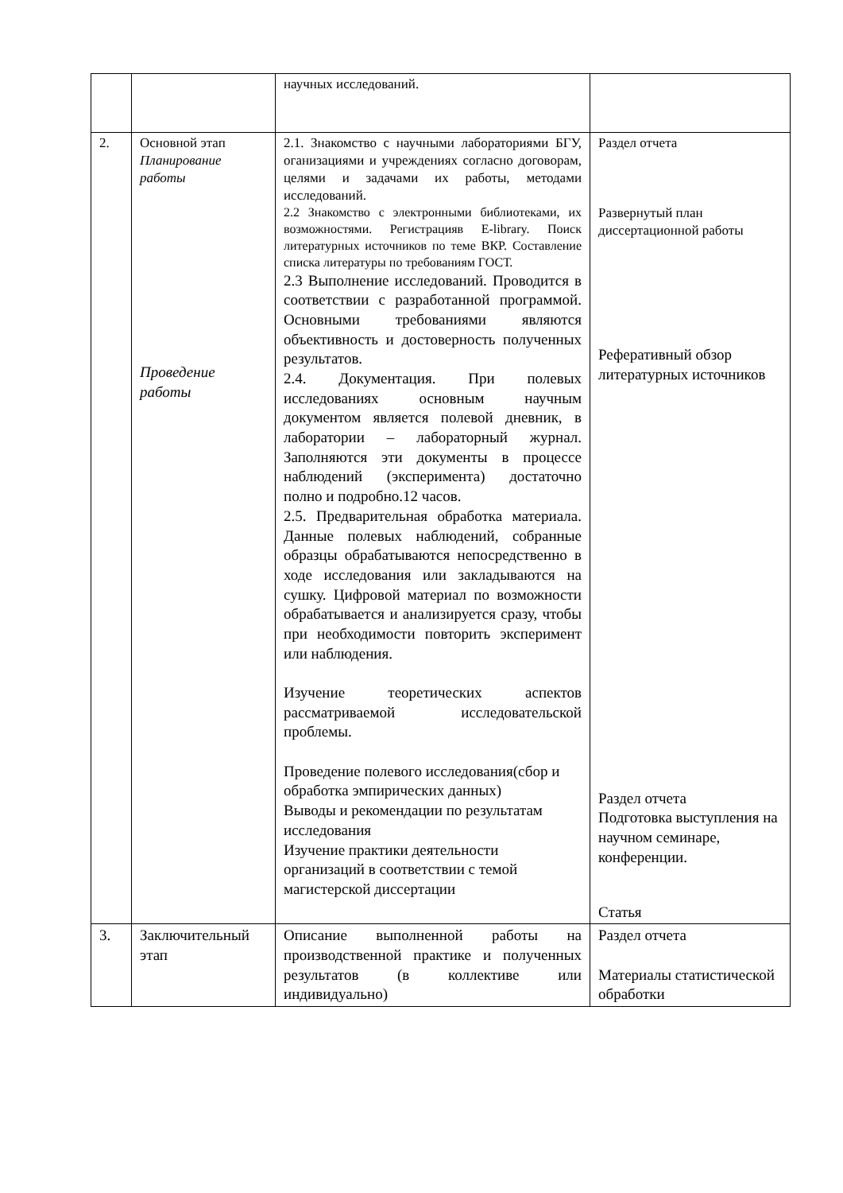| | | научных исследований. | |
| 2. | Основной этап Планирование работы Проведение работы | 2.1. Знакомство с научными лабораториями БГУ, оганизациями и учреждениях согласно договорам, целями и задачами их работы, методами исследований. 2.2 Знакомство с электронными библиотеками, их возможностями. Регистрацияв E-library. Поиск литературных источников по теме ВКР. Составление списка литературы по требованиям ГОСТ. 2.3 Выполнение исследований. Проводится в соответствии с разработанной программой. Основными требованиями являются объективность и достоверность полученных результатов. 2.4. Документация. При полевых исследованиях основным научным документом является полевой дневник, в лаборатории – лабораторный журнал. Заполняются эти документы в процессе наблюдений (эксперимента) достаточно полно и подробно.12 часов. 2.5. Предварительная обработка материала. Данные полевых наблюдений, собранные образцы обрабатываются непосредственно в ходе исследования или закладываются на сушку. Цифровой материал по возможности обрабатывается и анализируется сразу, чтобы при необходимости повторить эксперимент или наблюдения. Изучение теоретических аспектов рассматриваемой исследовательской проблемы. Проведение полевого исследования(сбор и обработка эмпирических данных) Выводы и рекомендации по результатам исследования Изучение практики деятельности организаций в соответствии с темой магистерской диссертации | Раздел отчета Развернутый план диссертационной работы Реферативный обзор литературных источников Раздел отчета Подготовка выступления на научном семинаре, конференции. Статья |
| 3. | Заключительный этап | Описание выполненной работы на производственной практике и полученных результатов (в коллективе или индивидуально) | Раздел отчета Материалы статистической обработки |